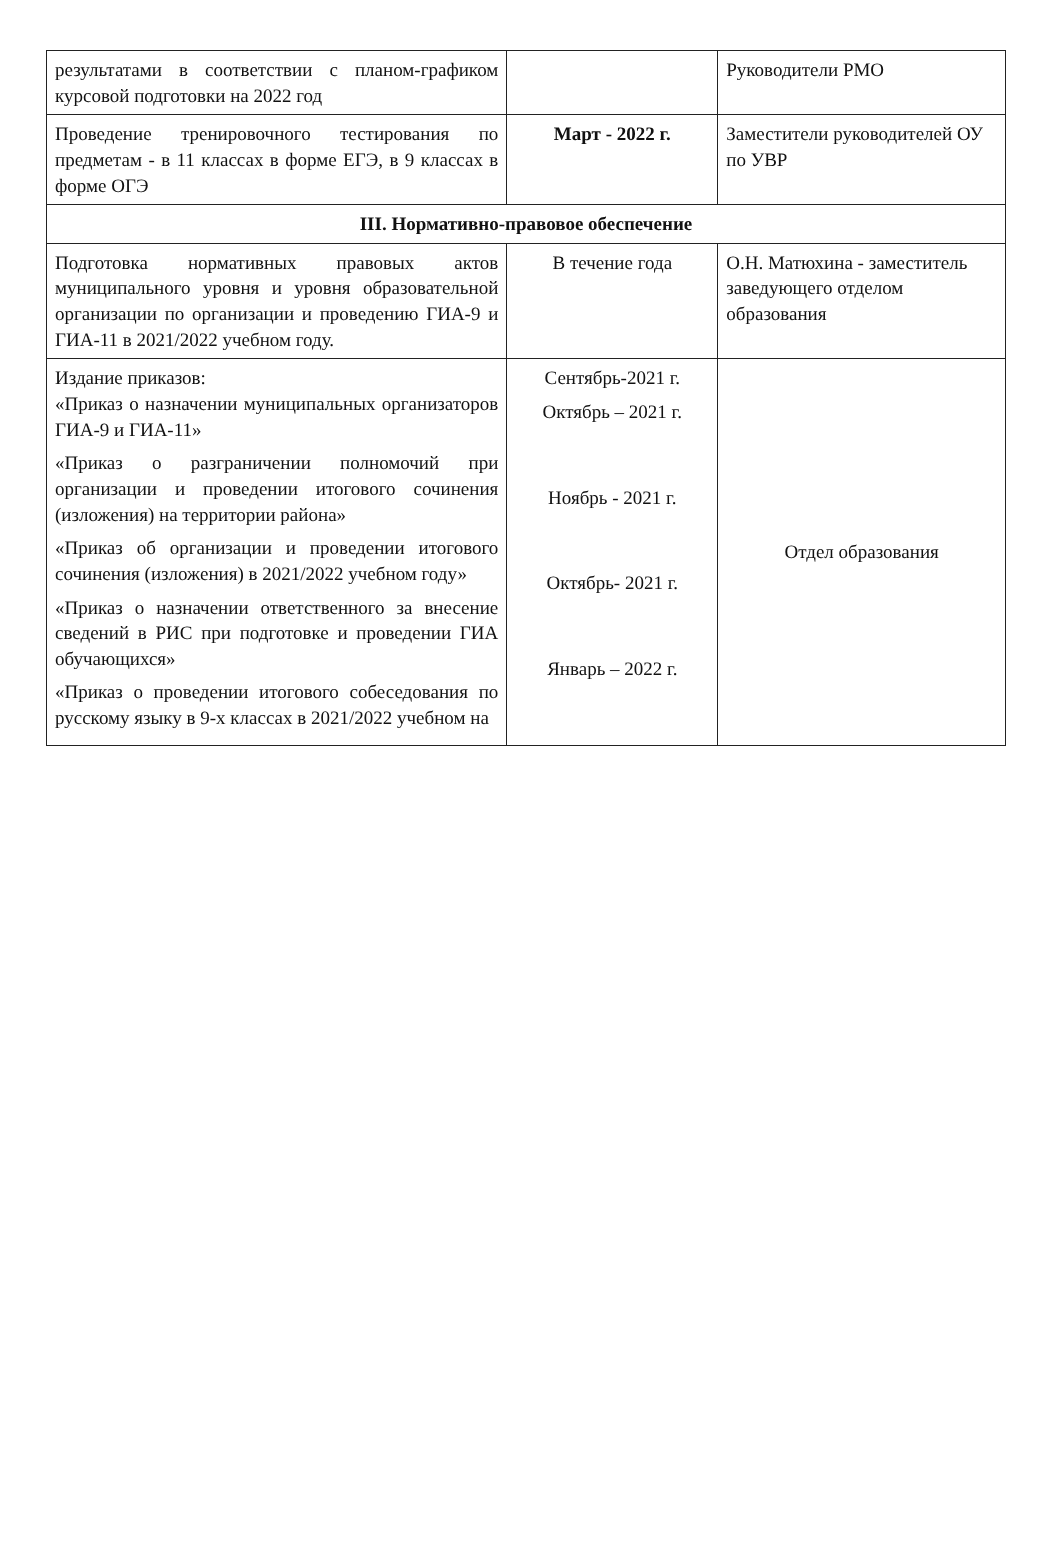| результатами в соответствии с планом-графиком курсовой подготовки на 2022 год | | Руководители РМО |
| Проведение тренировочного тестирования по предметам - в 11 классах в форме ЕГЭ, в 9 классах в форме ОГЭ | Март - 2022 г. | Заместители руководителей ОУ по УВР |
| III. Нормативно-правовое обеспечение | | |
| Подготовка нормативных правовых актов муниципального уровня и уровня образовательной организации по организации и проведению ГИА-9 и ГИА-11 в 2021/2022 учебном году. | В течение года | О.Н. Матюхина - заместитель заведующего отделом образования |
| Издание приказов: «Приказ о назначении муниципальных организаторов ГИА-9 и ГИА-11» «Приказ о разграничении полномочий при организации и проведении итогового сочинения (изложения) на территории района» «Приказ об организации и проведении итогового сочинения (изложения) в 2021/2022 учебном году» «Приказ о назначении ответственного за внесение сведений в РИС при подготовке и проведении ГИА обучающихся» «Приказ о проведении итогового собеседования по русскому языку в 9-х классах в 2021/2022 учебном на | Сентябрь-2021 г. Октябрь – 2021 г. Ноябрь - 2021 г. Октябрь- 2021 г. Январь – 2022 г. | Отдел образования |